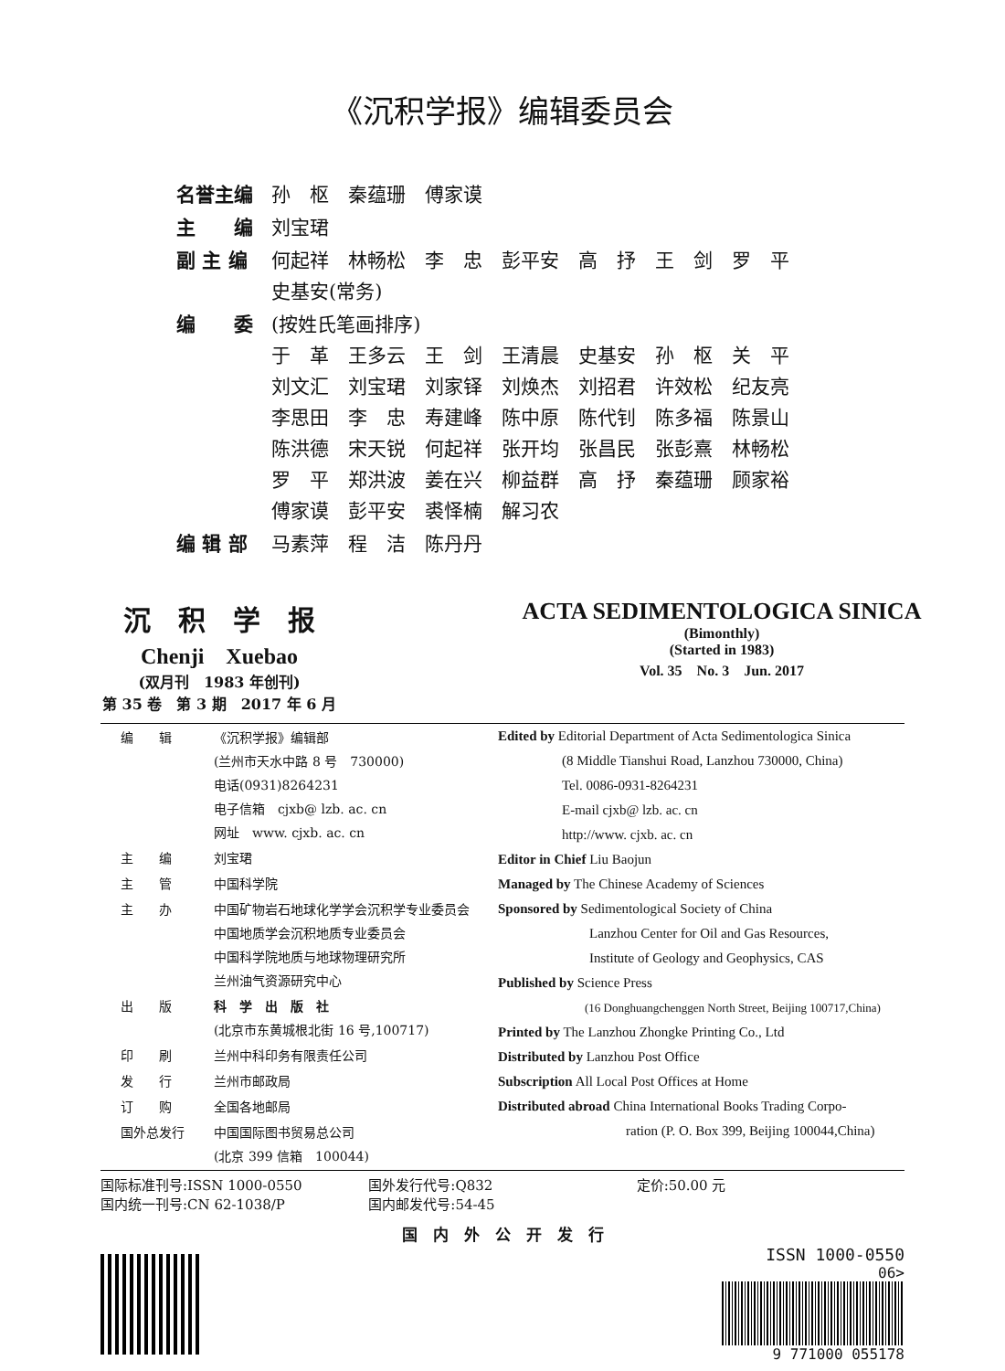《沉积学报》编辑委员会
| 名誉主编 | 孙 枢 秦蕴珊 傅家谟 |
| 主 编 | 刘宝珺 |
| 副 主 编 | 何起祥 林畅松 李 忠 彭平安 高 抒 王 剑 罗 平 史基安(常务) |
| 编 委 | (按姓氏笔画排序) 于 革 王多云 王 剑 王清晨 史基安 孙 枢 关 平 刘文汇 刘宝珺 刘家铎 刘焕杰 刘招君 许效松 纪友亮 李思田 李 忠 寿建峰 陈中原 陈代钊 陈多福 陈景山 陈洪德 宋天锐 何起祥 张开均 张昌民 张彭熹 林畅松 罗 平 郑洪波 姜在兴 柳益群 高 抒 秦蕴珊 顾家裕 傅家谟 彭平安 裘怿楠 解习农 |
| 编 辑 部 | 马素萍 程 洁 陈丹丹 |
沉　积　学　报
Chenji　Xuebao
(双月刊　1983 年创刊)
第 35 卷　第 3 期　2017 年 6 月
ACTA SEDIMENTOLOGICA SINICA
(Bimonthly)
(Started in 1983)
Vol. 35　No. 3　Jun. 2017
| 编 辑 | 《沉积学报》编辑部 (兰州市天水中路 8 号 730000) 电话(0931)8264231 电子信箱 cjxb@ lzb. ac. cn 网址 www. cjxb. ac. cn |
| 主 编 | 刘宝珺 |
| 主 管 | 中国科学院 |
| 主 办 | 中国矿物岩石地球化学学会沉积学专业委员会 中国地质学会沉积地质专业委员会 中国科学院地质与地球物理研究所 兰州油气资源研究中心 |
| 出 版 | 科 学 出 版 社 (北京市东黄城根北街 16 号,100717) |
| 印 刷 | 兰州中科印务有限责任公司 |
| 发 行 | 兰州市邮政局 |
| 订 购 | 全国各地邮局 |
| 国外总发行 | 中国国际图书贸易总公司 (北京 399 信箱 100044) |
Edited by Editorial Department of Acta Sedimentologica Sinica
(8 Middle Tianshui Road, Lanzhou 730000, China)
Tel. 0086-0931-8264231
E-mail cjxb@ lzb. ac. cn
http://www. cjxb. ac. cn
Editor in Chief Liu Baojun
Managed by The Chinese Academy of Sciences
Sponsored by Sedimentological Society of China
Lanzhou Center for Oil and Gas Resources,
Institute of Geology and Geophysics, CAS
Published by Science Press
(16 Donghuangchenggen North Street, Beijing 100717,China)
Printed by The Lanzhou Zhongke Printing Co., Ltd
Distributed by Lanzhou Post Office
Subscription All Local Post Offices at Home
Distributed abroad China International Books Trading Corpo-
ration (P. O. Box 399, Beijing 100044,China)
国际标准刊号:ISSN 1000-0550
国内统一刊号:CN 62-1038/P
国外发行代号:Q832
国内邮发代号:54-45
定价:50.00 元
国　内　外　公　开　发　行
ISSN 1000-0550
06>
9 771000 055178